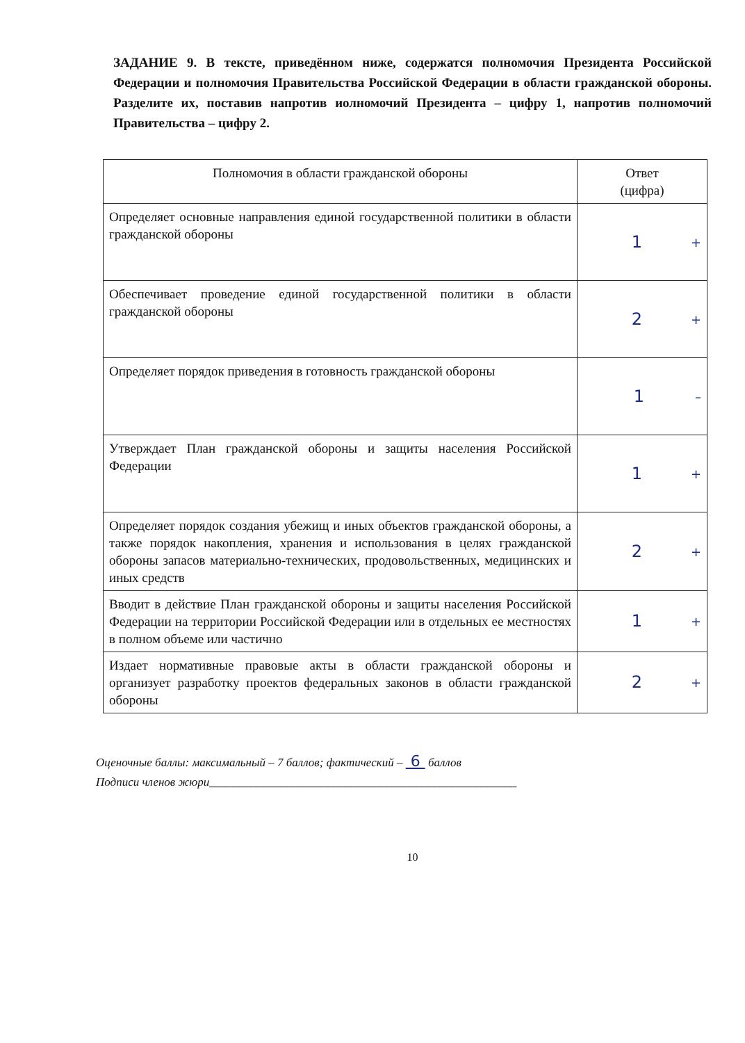ЗАДАНИЕ 9. В тексте, приведённом ниже, содержатся полномочия Президента Российской Федерации и полномочия Правительства Российской Федерации в области гражданской обороны. Разделите их, поставив напротив иолномочий Президента – цифру 1, напротив полномочий Правительства – цифру 2.
| Полномочия в области гражданской обороны | Ответ (цифра) |
| --- | --- |
| Определяет основные направления единой государственной политики в области гражданской обороны | + 1 |
| Обеспечивает проведение единой государственной политики в области гражданской обороны | + 2 |
| Определяет порядок приведения в готовность гражданской обороны | – 1 |
| Утверждает План гражданской обороны и защиты населения Российской Федерации | + 1 |
| Определяет порядок создания убежищ и иных объектов гражданской обороны, а также порядок накопления, хранения и использования в целях гражданской обороны запасов материально-технических, продовольственных, медицинских и иных средств | + 2 |
| Вводит в действие План гражданской обороны и защиты населения Российской Федерации на территории Российской Федерации или в отдельных ее местностях в полном объеме или частично | + 1 |
| Издает нормативные правовые акты в области гражданской обороны и организует разработку проектов федеральных законов в области гражданской обороны | + 2 |
Оценочные баллы: максимальный – 7 баллов; фактический – 6 баллов
Подписи членов жюри____________________________________________________
10